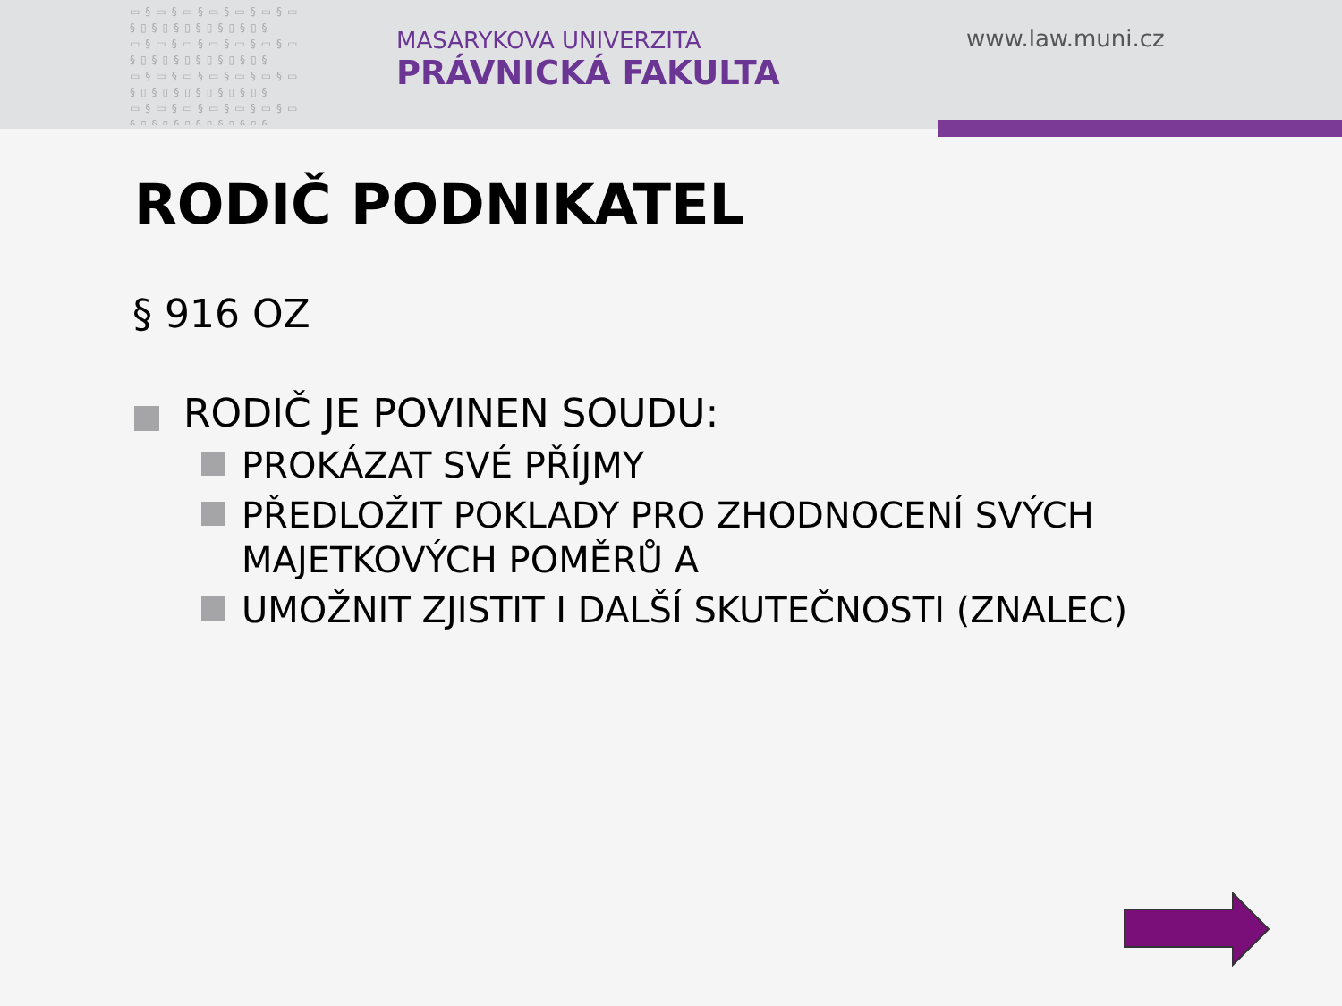▭§▭§▭§▭§▭§▭§▭ §▯§▯§▯§▯§▯§▯§ ▭§▭§▭§▭§▭§▭§▭ §▯§▯§▯§▯§▯§▯§ ▭§▭§▭§▭§▭§▭§▭ §▯§▯§▯§▯§▯§▯§ ▭§▭§▭§▭§▭§▭§▭ §▯§▯§▯§▯§▯§▯§
MASARYKOVA UNIVERZITA
PRÁVNICKÁ FAKULTA
www.law.muni.cz
RODIČ PODNIKATEL
§ 916 OZ
RODIČ JE POVINEN SOUDU:
PROKÁZAT SVÉ PŘÍJMY
PŘEDLOŽIT POKLADY PRO ZHODNOCENÍ SVÝCH MAJETKOVÝCH POMĚRŮ A
UMOŽNIT ZJISTIT I DALŠÍ SKUTEČNOSTI (ZNALEC)